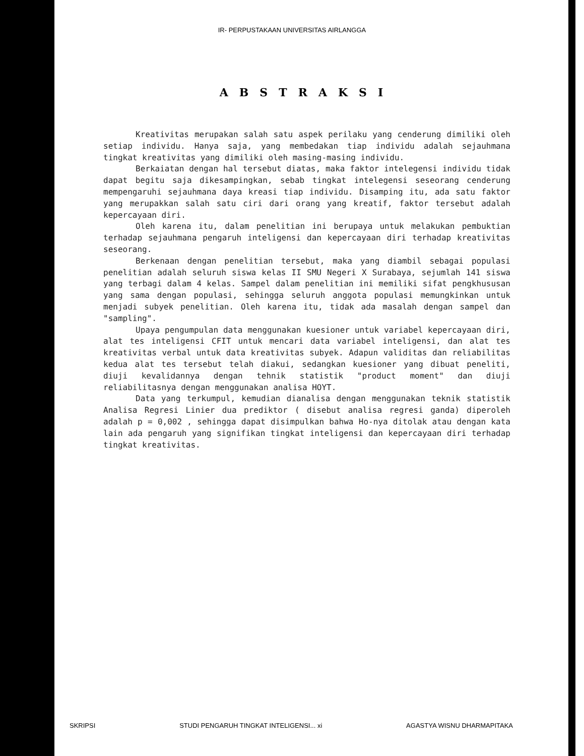IR- PERPUSTAKAAN UNIVERSITAS AIRLANGGA
ABSTRAKSI
Kreativitas merupakan salah satu aspek perilaku yang cenderung dimiliki oleh setiap individu. Hanya saja, yang membedakan tiap individu adalah sejauhmana tingkat kreativitas yang dimiliki oleh masing-masing individu.
Berkaiatan dengan hal tersebut diatas, maka faktor intelegensi individu tidak dapat begitu saja dikesampingkan, sebab tingkat intelegensi seseorang cenderung mempengaruhi sejauhmana daya kreasi tiap individu. Disamping itu, ada satu faktor yang merupakkan salah satu ciri dari orang yang kreatif, faktor tersebut adalah kepercayaan diri.
Oleh karena itu, dalam penelitian ini berupaya untuk melakukan pembuktian terhadap sejauhmana pengaruh inteligensi dan kepercayaan diri terhadap kreativitas seseorang.
Berkenaan dengan penelitian tersebut, maka yang diambil sebagai populasi penelitian adalah seluruh siswa kelas II SMU Negeri X Surabaya, sejumlah 141 siswa yang terbagi dalam 4 kelas. Sampel dalam penelitian ini memiliki sifat pengkhususan yang sama dengan populasi, sehingga seluruh anggota populasi memungkinkan untuk menjadi subyek penelitian. Oleh karena itu, tidak ada masalah dengan sampel dan "sampling".
Upaya pengumpulan data menggunakan kuesioner untuk variabel kepercayaan diri, alat tes inteligensi CFIT untuk mencari data variabel inteligensi, dan alat tes kreativitas verbal untuk data kreativitas subyek. Adapun validitas dan reliabilitas kedua alat tes tersebut telah diakui, sedangkan kuesioner yang dibuat peneliti, diuji kevalidannya dengan tehnik statistik "product moment" dan diuji reliabilitasnya dengan menggunakan analisa HOYT.
Data yang terkumpul, kemudian dianalisa dengan menggunakan teknik statistik Analisa Regresi Linier dua prediktor ( disebut analisa regresi ganda) diperoleh adalah p = 0,002 , sehingga dapat disimpulkan bahwa Ho-nya ditolak atau dengan kata lain ada pengaruh yang signifikan tingkat inteligensi dan kepercayaan diri terhadap tingkat kreativitas.
SKRIPSI STUDI PENGARUH TINGKAT INTELIGENSI... xi AGASTYA WISNU DHARMAPITAKA